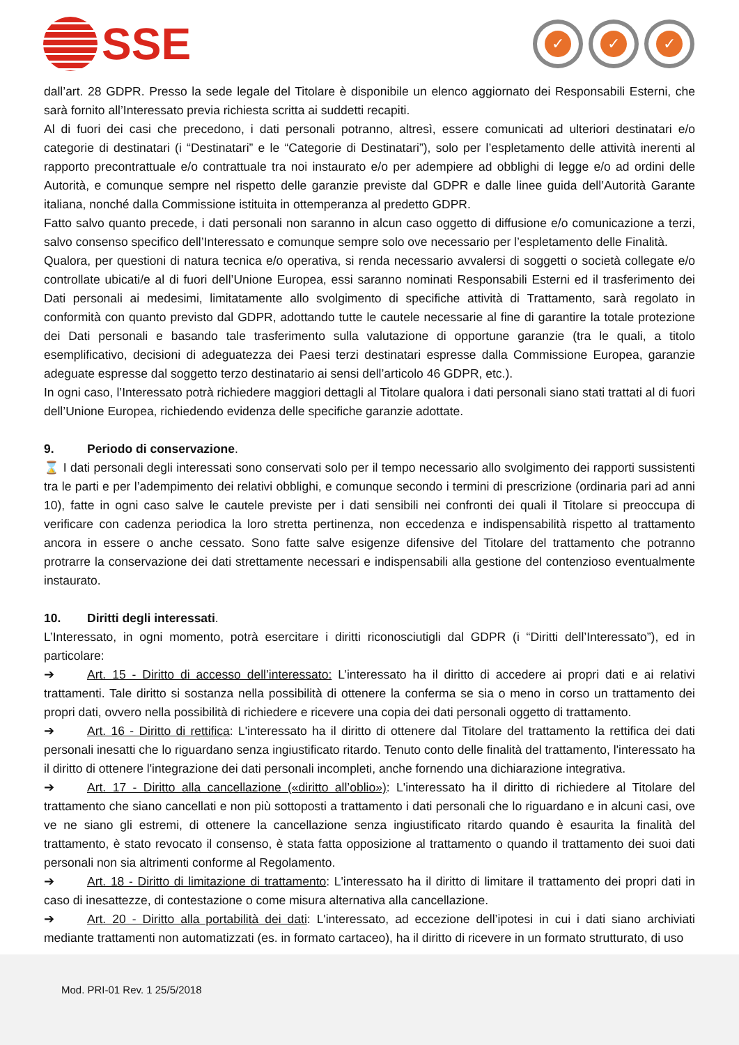SSE
✓ ✓ ✓
dall’art. 28 GDPR. Presso la sede legale del Titolare è disponibile un elenco aggiornato dei Responsabili Esterni, che sarà fornito all’Interessato previa richiesta scritta ai suddetti recapiti.
Al di fuori dei casi che precedono, i dati personali potranno, altresì, essere comunicati ad ulteriori destinatari e/o categorie di destinatari (i “Destinatari” e le “Categorie di Destinatari”), solo per l’espletamento delle attività inerenti al rapporto precontrattuale e/o contrattuale tra noi instaurato e/o per adempiere ad obblighi di legge e/o ad ordini delle Autorità, e comunque sempre nel rispetto delle garanzie previste dal GDPR e dalle linee guida dell’Autorità Garante italiana, nonché dalla Commissione istituita in ottemperanza al predetto GDPR.
Fatto salvo quanto precede, i dati personali non saranno in alcun caso oggetto di diffusione e/o comunicazione a terzi, salvo consenso specifico dell’Interessato e comunque sempre solo ove necessario per l’espletamento delle Finalità.
Qualora, per questioni di natura tecnica e/o operativa, si renda necessario avvalersi di soggetti o società collegate e/o controllate ubicati/e al di fuori dell’Unione Europea, essi saranno nominati Responsabili Esterni ed il trasferimento dei Dati personali ai medesimi, limitatamente allo svolgimento di specifiche attività di Trattamento, sarà regolato in conformità con quanto previsto dal GDPR, adottando tutte le cautele necessarie al fine di garantire la totale protezione dei Dati personali e basando tale trasferimento sulla valutazione di opportune garanzie (tra le quali, a titolo esemplificativo, decisioni di adeguatezza dei Paesi terzi destinatari espresse dalla Commissione Europea, garanzie adeguate espresse dal soggetto terzo destinatario ai sensi dell’articolo 46 GDPR, etc.).
In ogni caso, l’Interessato potrà richiedere maggiori dettagli al Titolare qualora i dati personali siano stati trattati al di fuori dell’Unione Europea, richiedendo evidenza delle specifiche garanzie adottate.
9. Periodo di conservazione.
⌛ I dati personali degli interessati sono conservati solo per il tempo necessario allo svolgimento dei rapporti sussistenti tra le parti e per l’adempimento dei relativi obblighi, e comunque secondo i termini di prescrizione (ordinaria pari ad anni 10), fatte in ogni caso salve le cautele previste per i dati sensibili nei confronti dei quali il Titolare si preoccupa di verificare con cadenza periodica la loro stretta pertinenza, non eccedenza e indispensabilità rispetto al trattamento ancora in essere o anche cessato. Sono fatte salve esigenze difensive del Titolare del trattamento che potranno protrarre la conservazione dei dati strettamente necessari e indispensabili alla gestione del contenzioso eventualmente instaurato.
10. Diritti degli interessati.
L’Interessato, in ogni momento, potrà esercitare i diritti riconosciutigli dal GDPR (i “Diritti dell’Interessato”), ed in particolare:
➔ Art. 15 - Diritto di accesso dell’interessato: L’interessato ha il diritto di accedere ai propri dati e ai relativi trattamenti. Tale diritto si sostanza nella possibilità di ottenere la conferma se sia o meno in corso un trattamento dei propri dati, ovvero nella possibilità di richiedere e ricevere una copia dei dati personali oggetto di trattamento.
➔ Art. 16 - Diritto di rettifica: L'interessato ha il diritto di ottenere dal Titolare del trattamento la rettifica dei dati personali inesatti che lo riguardano senza ingiustificato ritardo. Tenuto conto delle finalità del trattamento, l'interessato ha il diritto di ottenere l'integrazione dei dati personali incompleti, anche fornendo una dichiarazione integrativa.
➔ Art. 17 - Diritto alla cancellazione («diritto all’oblio»): L'interessato ha il diritto di richiedere al Titolare del trattamento che siano cancellati e non più sottoposti a trattamento i dati personali che lo riguardano e in alcuni casi, ove ve ne siano gli estremi, di ottenere la cancellazione senza ingiustificato ritardo quando è esaurita la finalità del trattamento, è stato revocato il consenso, è stata fatta opposizione al trattamento o quando il trattamento dei suoi dati personali non sia altrimenti conforme al Regolamento.
➔ Art. 18 - Diritto di limitazione di trattamento: L'interessato ha il diritto di limitare il trattamento dei propri dati in caso di inesattezze, di contestazione o come misura alternativa alla cancellazione.
➔ Art. 20 - Diritto alla portabilità dei dati: L'interessato, ad eccezione dell’ipotesi in cui i dati siano archiviati mediante trattamenti non automatizzati (es. in formato cartaceo), ha il diritto di ricevere in un formato strutturato, di uso
Mod. PRI-01 Rev. 1 25/5/2018